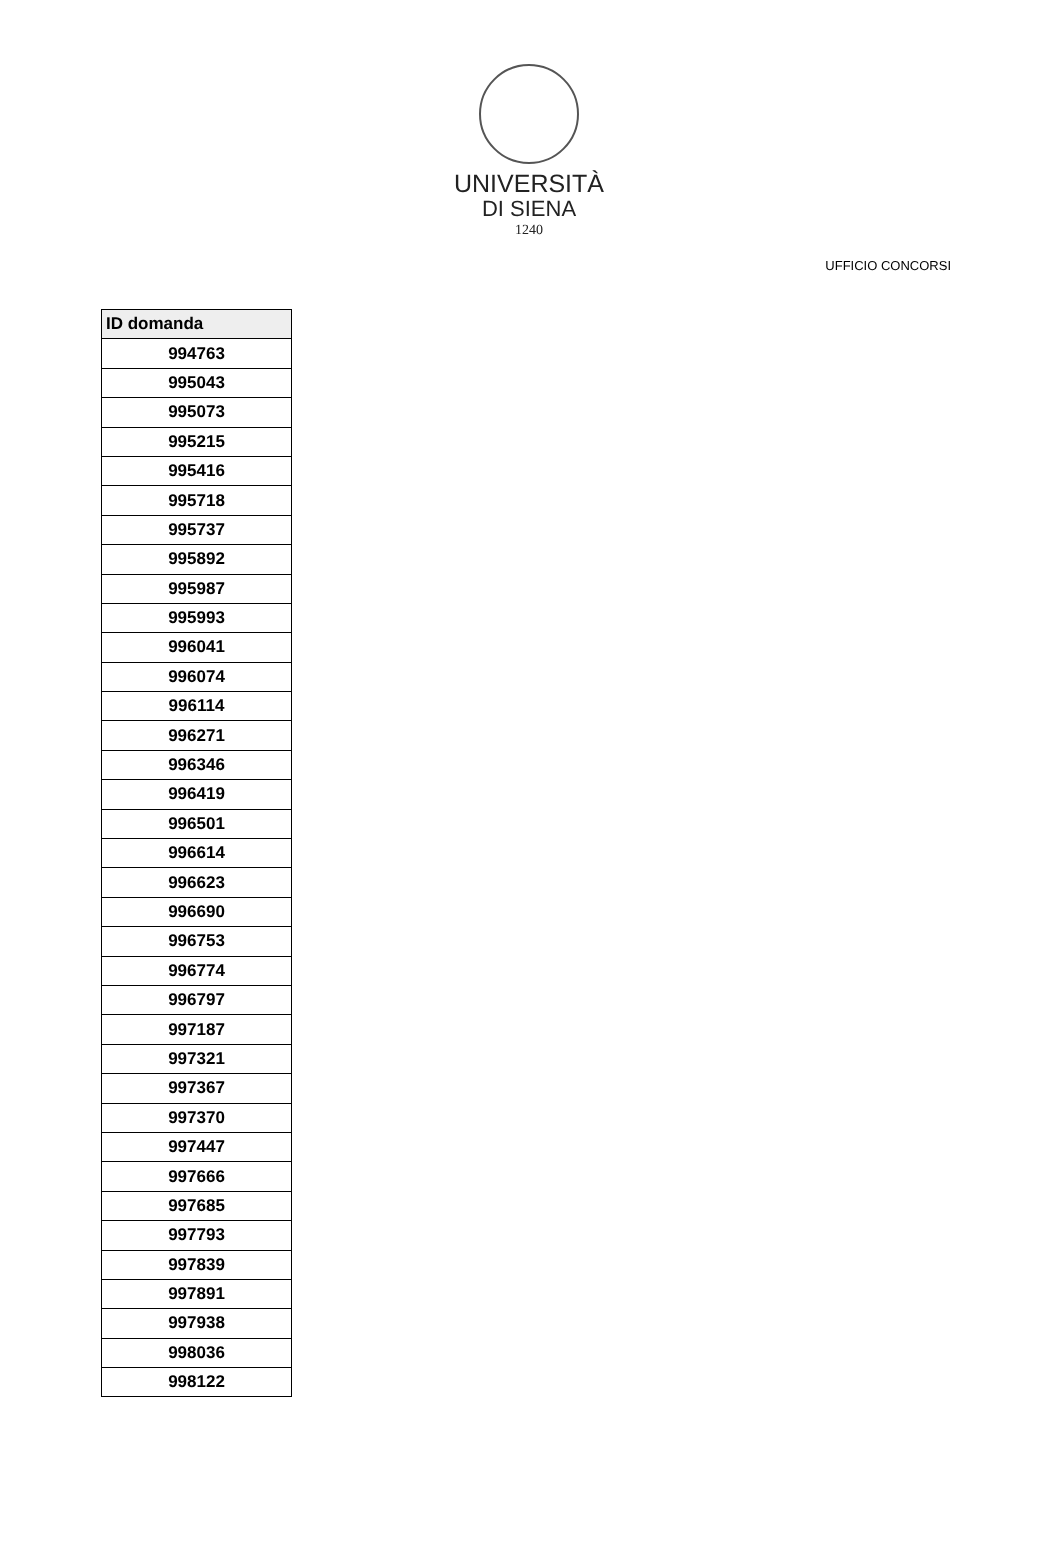UNIVERSITÀ
DI SIENA
1240
UFFICIO CONCORSI
| ID domanda |
| --- |
| 994763 |
| 995043 |
| 995073 |
| 995215 |
| 995416 |
| 995718 |
| 995737 |
| 995892 |
| 995987 |
| 995993 |
| 996041 |
| 996074 |
| 996114 |
| 996271 |
| 996346 |
| 996419 |
| 996501 |
| 996614 |
| 996623 |
| 996690 |
| 996753 |
| 996774 |
| 996797 |
| 997187 |
| 997321 |
| 997367 |
| 997370 |
| 997447 |
| 997666 |
| 997685 |
| 997793 |
| 997839 |
| 997891 |
| 997938 |
| 998036 |
| 998122 |